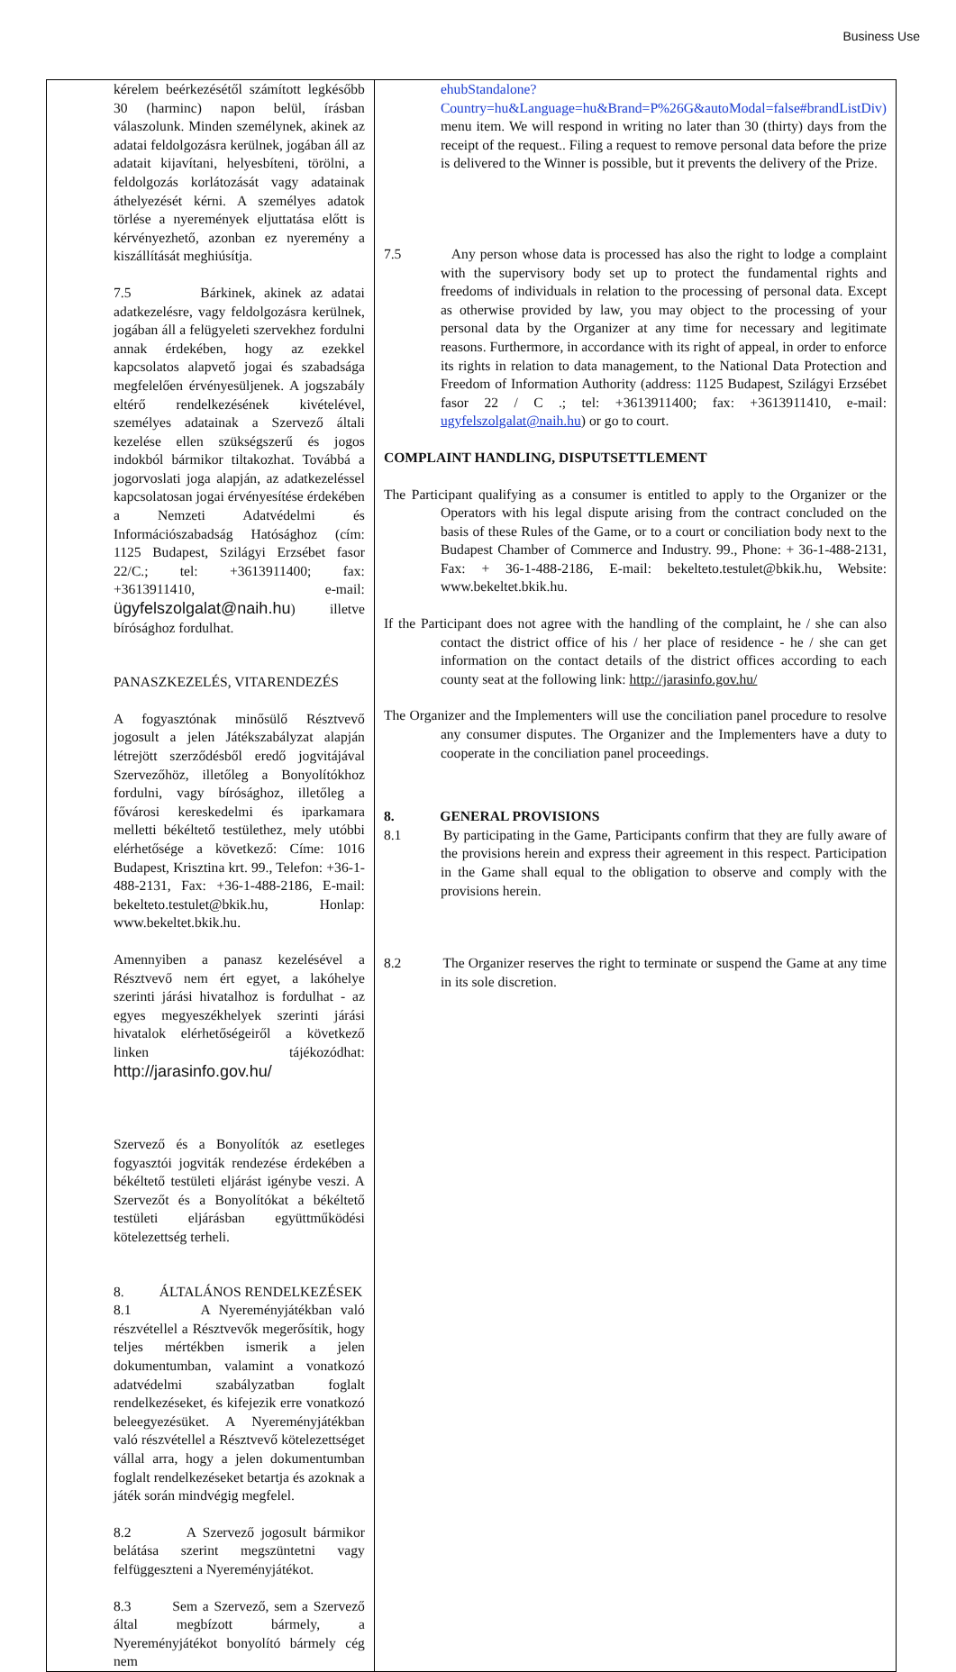Business Use
| kérelem beérkezésétől számított legkésőbb 30 (harminc) napon belül, írásban válaszolunk. Minden személynek, akinek az adatai feldolgozásra kerülnek, jogában áll az adatait kijavítani, helyesbíteni, törölni, a feldolgozás korlátozását vagy adatainak áthelyezését kérni. A személyes adatok törlése a nyeremények eljuttatása előtt is kérvényezhető, azonban ez nyeremény a kiszállítását meghiúsítja. 7.5 Bárkinek, akinek az adatai adatkezelésre, vagy feldolgozásra kerülnek, jogában áll a felügyeleti szervekhez fordulni annak érdekében, hogy az ezekkel kapcsolatos alapvető jogai és szabadsága megfelelően érvényesüljenek. A jogszabály eltérő rendelkezésének kivételével, személyes adatainak a Szervező általi kezelése ellen szükségszerű és jogos indokból bármikor tiltakozhat. Továbbá a jogorvoslati joga alapján, az adatkezeléssel kapcsolatosan jogai érvényesítése érdekében a Nemzeti Adatvédelmi és Információszabadság Hatósághoz (cím: 1125 Budapest, Szilágyi Erzsébet fasor 22/C.; tel: +3613911400; fax: +3613911410, e-mail: ügyfelszolgalat@naih.hu ) illetve bírósághoz fordulhat. PANASZKEZELÉS, VITARENDEZÉS A fogyasztónak minősülő Résztvevő jogosult a jelen Játékszabályzat alapján létrejött szerződésből eredő jogvitájával Szervezőhöz, illetőleg a Bonyolítókhoz fordulni, vagy bírósághoz, illetőleg a fővárosi kereskedelmi és iparkamara melletti békéltető testülethez, mely utóbbi elérhetősége a következő: Címe: 1016 Budapest, Krisztina krt. 99., Telefon: +36-1-488-2131, Fax: +36-1-488-2186, E-mail: bekelteto.testulet@bkik.hu, Honlap: www.bekeltet.bkik.hu. Amennyiben a panasz kezelésével a Résztvevő nem ért egyet, a lakóhelye szerinti járási hivatalhoz is fordulhat - az egyes megyeszékhelyek szerinti járási hivatalok elérhetőségeiről a következő linken tájékozódhat: http://jarasinfo.gov.hu/ Szervező és a Bonyolítók az esetleges fogyasztói jogviták rendezése érdekében a békéltető testületi eljárást igénybe veszi. A Szervezőt és a Bonyolítókat a békéltető testületi eljárásban együttműködési kötelezettség terheli. 8. ÁLTALÁNOS RENDELKEZÉSEK 8.1 A Nyereményjátékban való részvétellel a Résztvevők megerősítik, hogy teljes mértékben ismerik a jelen dokumentumban, valamint a vonatkozó adatvédelmi szabályzatban foglalt rendelkezéseket, és kifejezik erre vonatkozó beleegyezésüket. A Nyereményjátékban való részvétellel a Résztvevő kötelezettséget vállal arra, hogy a jelen dokumentumban foglalt rendelkezéseket betartja és azoknak a játék során mindvégig megfelel. 8.2 A Szervező jogosult bármikor belátása szerint megszüntetni vagy felfüggeszteni a Nyereményjátékot. 8.3 Sem a Szervező, sem a Szervező által megbízott bármely, a Nyereményjátékot bonyolító bármely cég nem | ehubStandalone?Country=hu&Language=hu&Brand=P%26G&autoModal=false#brandListDiv) menu item. We will respond in writing no later than 30 (thirty) days from the receipt of the request.. Filing a request to remove personal data before the prize is delivered to the Winner is possible, but it prevents the delivery of the Prize. 7.5 Any person whose data is processed has also the right to lodge a complaint with the supervisory body set up to protect the fundamental rights and freedoms of individuals in relation to the processing of personal data. Except as otherwise provided by law, you may object to the processing of your personal data by the Organizer at any time for necessary and legitimate reasons. Furthermore, in accordance with its right of appeal, in order to enforce its rights in relation to data management, to the National Data Protection and Freedom of Information Authority (address: 1125 Budapest, Szilágyi Erzsébet fasor 22 / C .; tel: +3613911400; fax: +3613911410, e-mail: ugyfelszolgalat@naih.hu ) or go to court. COMPLAINT HANDLING, DISPUTSETTLEMENT The Participant qualifying as a consumer is entitled to apply to the Organizer or the Operators with his legal dispute arising from the contract concluded on the basis of these Rules of the Game, or to a court or conciliation body next to the Budapest Chamber of Commerce and Industry. 99., Phone: + 36-1-488-2131, Fax: + 36-1-488-2186, E-mail: bekelteto.testulet@bkik.hu, Website: www.bekeltet.bkik.hu. If the Participant does not agree with the handling of the complaint, he / she can also contact the district office of his / her place of residence - he / she can get information on the contact details of the district offices according to each county seat at the following link: http://jarasinfo.gov.hu/ The Organizer and the Implementers will use the conciliation panel procedure to resolve any consumer disputes. The Organizer and the Implementers have a duty to cooperate in the conciliation panel proceedings. 8. GENERAL PROVISIONS 8.1 By participating in the Game, Participants confirm that they are fully aware of the provisions herein and express their agreement in this respect. Participation in the Game shall equal to the obligation to observe and comply with the provisions herein. 8.2 The Organizer reserves the right to terminate or suspend the Game at any time in its sole discretion. |